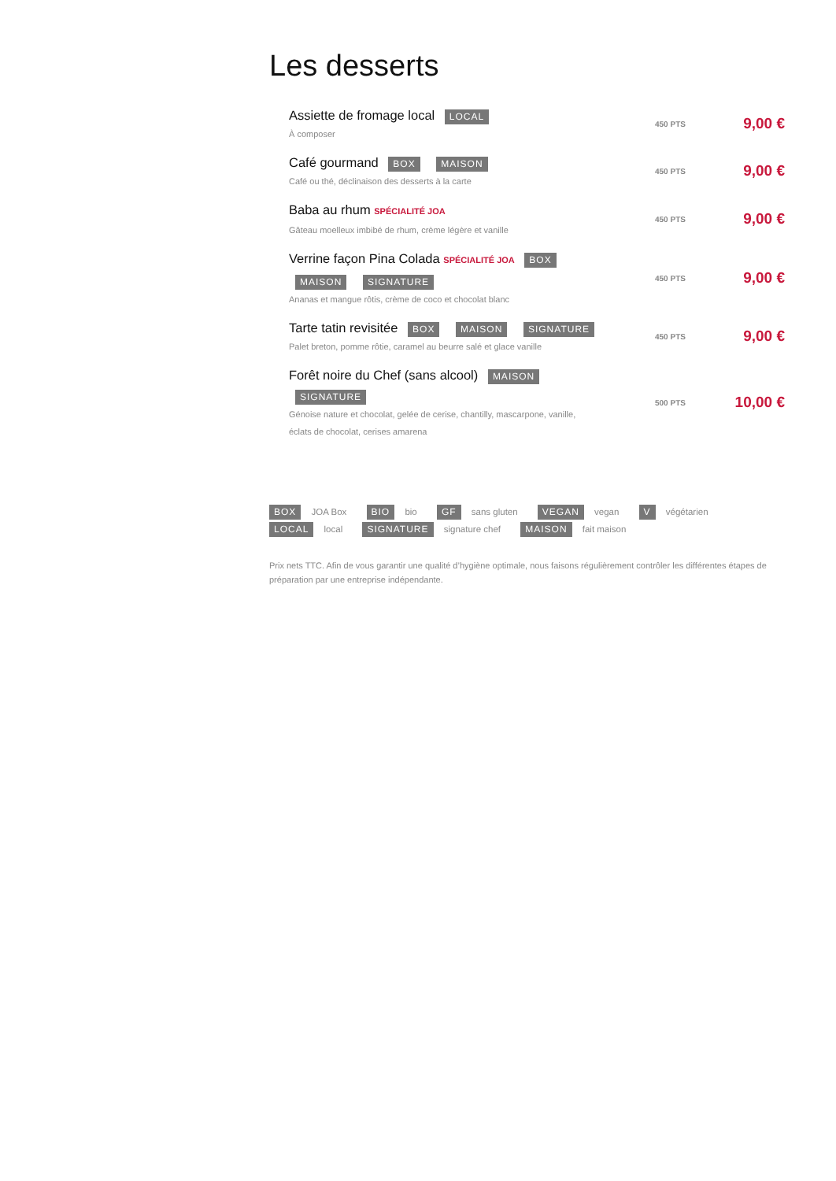Les desserts
Assiette de fromage local LOCAL
À composer
450 PTS
9,00 €
Café gourmand BOX MAISON
Café ou thé, déclinaison des desserts à la carte
450 PTS
9,00 €
Baba au rhum SPÉCIALITÉ JOA
Gâteau moelleux imbibé de rhum, crème légère et vanille
450 PTS
9,00 €
Verrine façon Pina Colada SPÉCIALITÉ JOA BOX
MAISON SIGNATURE
Ananas et mangue rôtis, crème de coco et chocolat blanc
450 PTS
9,00 €
Tarte tatin revisitée BOX MAISON SIGNATURE
Palet breton, pomme rôtie, caramel au beurre salé et glace vanille
450 PTS
9,00 €
Forêt noire du Chef (sans alcool) MAISON
SIGNATURE
Génoise nature et chocolat, gelée de cerise, chantilly, mascarpone, vanille,
éclats de chocolat, cerises amarena
500 PTS
10,00 €
BOX JOA Box BIO bio GF sans gluten VEGAN vegan V végétarien
LOCAL local SIGNATURE signature chef MAISON fait maison
Prix nets TTC. Afin de vous garantir une qualité d’hygiène optimale, nous faisons régulièrement contrôler les différentes étapes de préparation par une entreprise indépendante.